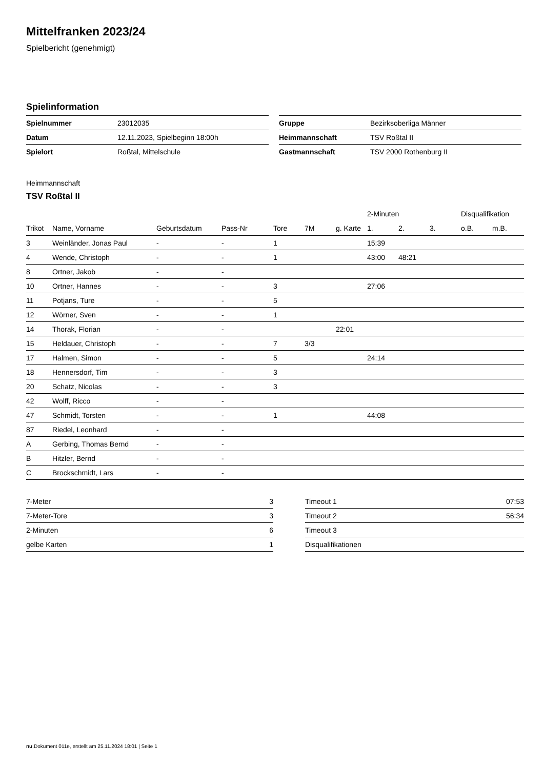Mittelfranken 2023/24
Spielbericht (genehmigt)
Spielinformation
| Spielnummer | 23012035 |
| Datum | 12.11.2023, Spielbeginn 18:00h |
| Spielort | Roßtal, Mittelschule |
| Gruppe | Bezirksoberliga Männer |
| Heimmannschaft | TSV Roßtal II |
| Gastmannschaft | TSV 2000 Rothenburg II |
Heimmannschaft
TSV Roßtal II
| | | | | | | | 2-Minuten | | | Disqualifikation | |
| --- | --- | --- | --- | --- | --- | --- | --- | --- | --- | --- | --- |
| Trikot | Name, Vorname | Geburtsdatum | Pass-Nr | Tore | 7M | g. Karte | 1. | 2. | 3. | o.B. | m.B. |
| 3 | Weinländer, Jonas Paul | - | - | 1 | | | 15:39 | | | | |
| 4 | Wende, Christoph | - | - | 1 | | | 43:00 | 48:21 | | | |
| 8 | Ortner, Jakob | - | - | | | | | | | | |
| 10 | Ortner, Hannes | - | - | 3 | | | 27:06 | | | | |
| 11 | Potjans, Ture | - | - | 5 | | | | | | | |
| 12 | Wörner, Sven | - | - | 1 | | | | | | | |
| 14 | Thorak, Florian | - | - | | | 22:01 | | | | | |
| 15 | Heldauer, Christoph | - | - | 7 | 3/3 | | | | | | |
| 17 | Halmen, Simon | - | - | 5 | | | 24:14 | | | | |
| 18 | Hennersdorf, Tim | - | - | 3 | | | | | | | |
| 20 | Schatz, Nicolas | - | - | 3 | | | | | | | |
| 42 | Wolff, Ricco | - | - | | | | | | | | |
| 47 | Schmidt, Torsten | - | - | 1 | | | 44:08 | | | | |
| 87 | Riedel, Leonhard | - | - | | | | | | | | |
| A | Gerbing, Thomas Bernd | - | - | | | | | | | | |
| B | Hitzler, Bernd | - | - | | | | | | | | |
| C | Brockschmidt, Lars | - | - | | | | | | | | |
| 7-Meter | 3 |
| 7-Meter-Tore | 3 |
| 2-Minuten | 6 |
| gelbe Karten | 1 |
| Timeout 1 | 07:53 |
| Timeout 2 | 56:34 |
| Timeout 3 | |
| Disqualifikationen | |
nu.Dokument 011e, erstellt am 25.11.2024 18:01 | Seite 1